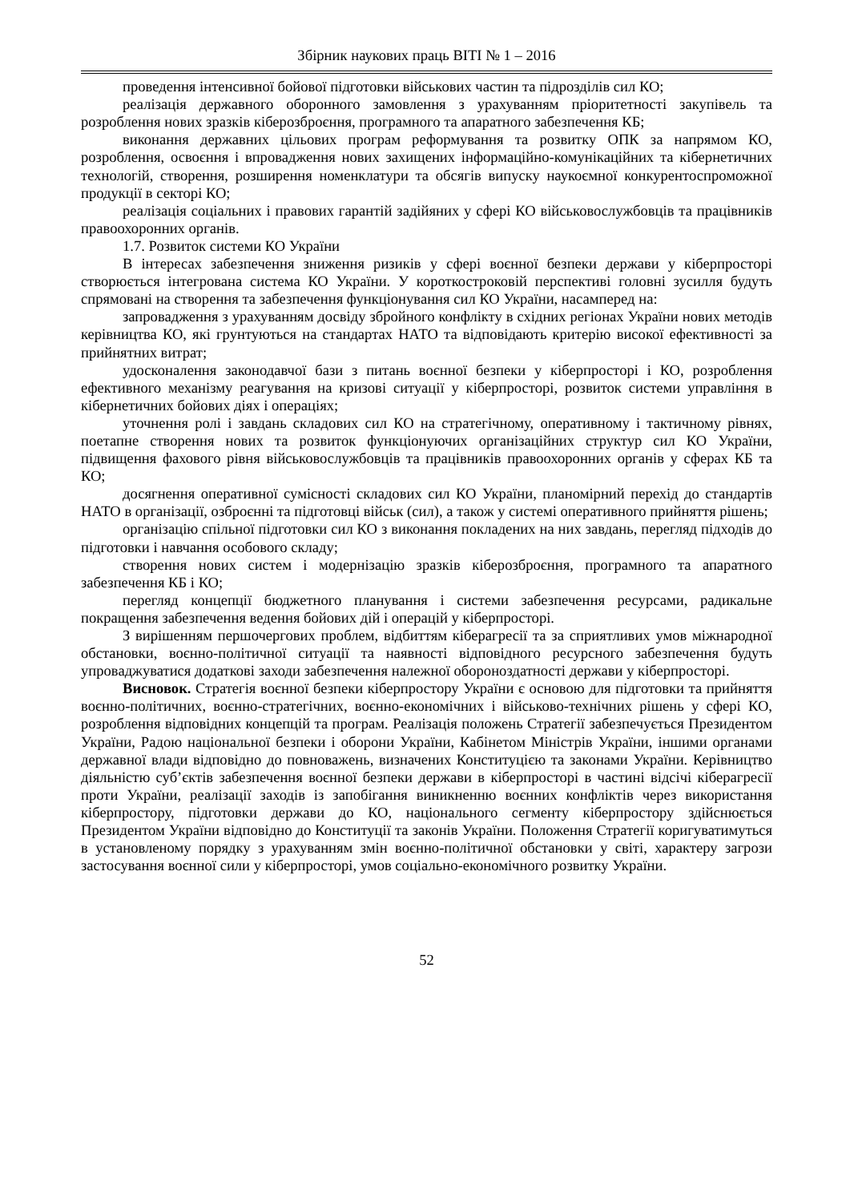Збірник наукових праць ВІТІ № 1 – 2016
проведення інтенсивної бойової підготовки військових частин та підрозділів сил КО;
реалізація державного оборонного замовлення з урахуванням пріоритетності закупівель та розроблення нових зразків кіберозброєння, програмного та апаратного забезпечення КБ;
виконання державних цільових програм реформування та розвитку ОПК за напрямом КО, розроблення, освоєння і впровадження нових захищених інформаційно-комунікаційних та кібернетичних технологій, створення, розширення номенклатури та обсягів випуску наукоємної конкурентоспроможної продукції в секторі КО;
реалізація соціальних і правових гарантій задійяних у сфері КО військовослужбовців та працівників правоохоронних органів.
1.7. Розвиток системи КО України
В інтересах забезпечення зниження ризиків у сфері воєнної безпеки держави у кіберпросторі створюється інтегрована система КО України. У короткостроковій перспективі головні зусилля будуть спрямовані на створення та забезпечення функціонування сил КО України, насамперед на:
запровадження з урахуванням досвіду збройного конфлікту в східних регіонах України нових методів керівництва КО, які грунтуються на стандартах НАТО та відповідають критерію високої ефективності за прийнятних витрат;
удосконалення законодавчої бази з питань воєнної безпеки у кіберпросторі і КО, розроблення ефективного механізму реагування на кризові ситуації у кіберпросторі, розвиток системи управління в кібернетичних бойових діях і операціях;
уточнення ролі і завдань складових сил КО на стратегічному, оперативному і тактичному рівнях, поетапне створення нових та розвиток функціонуючих організаційних структур сил КО України, підвищення фахового рівня військовослужбовців та працівників правоохоронних органів у сферах КБ та КО;
досягнення оперативної сумісності складових сил КО України, планомірний перехід до стандартів НАТО в організації, озброєнні та підготовці військ (сил), а також у системі оперативного прийняття рішень;
організацію спільної підготовки сил КО з виконання покладених на них завдань, перегляд підходів до підготовки і навчання особового складу;
створення нових систем і модернізацію зразків кіберозброєння, програмного та апаратного забезпечення КБ і КО;
перегляд концепції бюджетного планування і системи забезпечення ресурсами, радикальне покращення забезпечення ведення бойових дій і операцій у кіберпросторі.
З вирішенням першочергових проблем, відбиттям кіберагресії та за сприятливих умов міжнародної обстановки, воєнно-політичної ситуації та наявності відповідного ресурсного забезпечення будуть упроваджуватися додаткові заходи забезпечення належної обороноздатності держави у кіберпросторі.
Висновок. Стратегія воєнної безпеки кіберпростору України є основою для підготовки та прийняття воєнно-політичних, воєнно-стратегічних, воєнно-економічних і військово-технічних рішень у сфері КО, розроблення відповідних концепцій та програм. Реалізація положень Стратегії забезпечується Президентом України, Радою національної безпеки і оборони України, Кабінетом Міністрів України, іншими органами державної влади відповідно до повноважень, визначених Конституцією та законами України. Керівництво діяльністю суб’єктів забезпечення воєнної безпеки держави в кіберпросторі в частині відсічі кіберагресії проти України, реалізації заходів із запобігання виникненню воєнних конфліктів через використання кіберпростору, підготовки держави до КО, національного сегменту кіберпростору здійснюється Президентом України відповідно до Конституції та законів України. Положення Стратегії коригуватимуться в установленому порядку з урахуванням змін воєнно-політичної обстановки у світі, характеру загрози застосування воєнної сили у кіберпросторі, умов соціально-економічного розвитку України.
52